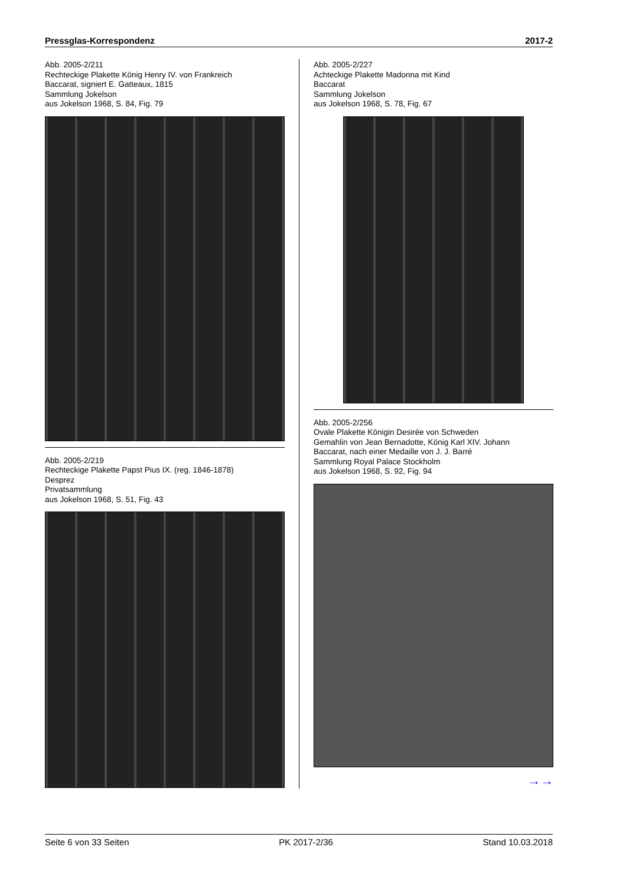Pressglas-Korrespondenz 2017-2
Abb. 2005-2/211
Rechteckige Plakette König Henry IV. von Frankreich
Baccarat, signiert E. Gatteaux, 1815
Sammlung Jokelson
aus Jokelson 1968, S. 84, Fig. 79
Abb. 2005-2/219
Rechteckige Plakette Papst Pius IX. (reg. 1846-1878)
Desprez
Privatsammlung
aus Jokelson 1968, S. 51, Fig. 43
Abb. 2005-2/227
Achteckige Plakette Madonna mit Kind
Baccarat
Sammlung Jokelson
aus Jokelson 1968, S. 78, Fig. 67
Abb. 2005-2/256
Ovale Plakette Königin Desirée von Schweden
Gemahlin von Jean Bernadotte, König Karl XIV. Johann
Baccarat, nach einer Medaille von J. J. Barré
Sammlung Royal Palace Stockholm
aus Jokelson 1968, S. 92, Fig. 94
→→
Seite 6 von 33 Seiten PK 2017-2/36 Stand 10.03.2018